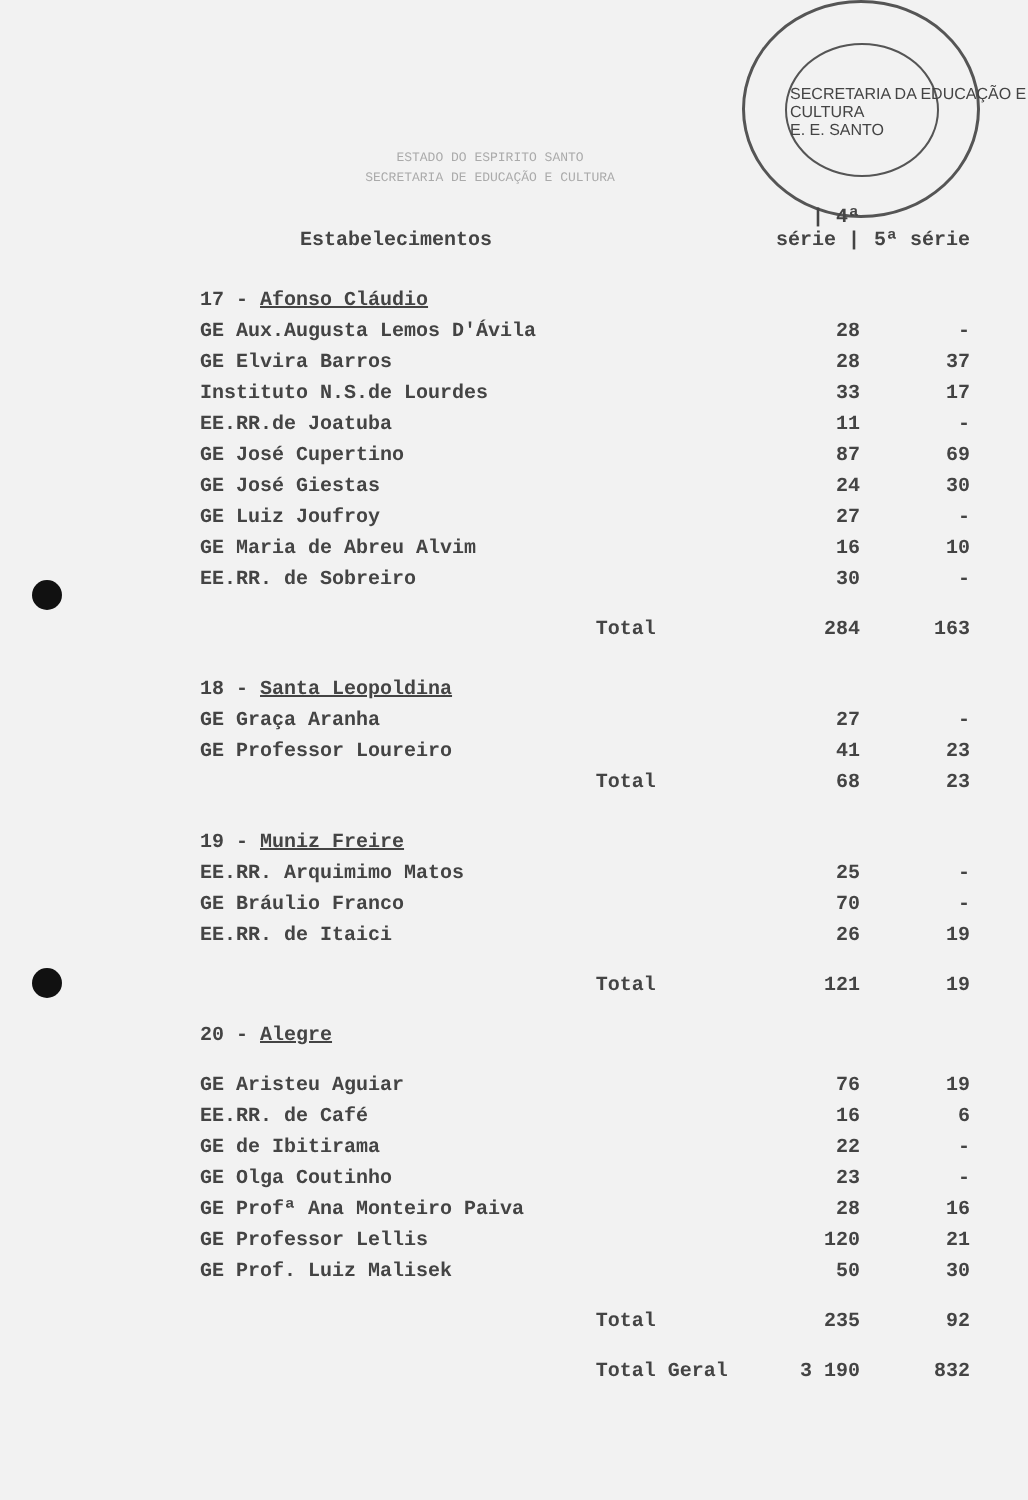SECRETARIA DA EDUCAÇÃO E CULTURA
E. E. SANTO
ESTADO DO ESPIRITO SANTO
SECRETARIA DE EDUCAÇÃO E CULTURA
| Estabelecimentos | | / 4ª série / | 5ª série |
| --- | --- | --- | --- |
| 17 - Afonso Cláudio | | | |
| GE Aux.Augusta Lemos D'Ávila | | 28 | - |
| GE Elvira Barros | | 28 | 37 |
| Instituto N.S.de Lourdes | | 33 | 17 |
| EE.RR.de Joatuba | | 11 | - |
| GE José Cupertino | | 87 | 69 |
| GE José Giestas | | 24 | 30 |
| GE Luiz Joufroy | | 27 | - |
| GE Maria de Abreu Alvim | | 16 | 10 |
| EE.RR. de Sobreiro | | 30 | - |
| | Total | 284 | 163 |
| 18 - Santa Leopoldina | | | |
| GE Graça Aranha | | 27 | - |
| GE Professor Loureiro | | 41 | 23 |
| | Total | 68 | 23 |
| 19 - Muniz Freire | | | |
| EE.RR. Arquimimo Matos | | 25 | - |
| GE Bráulio Franco | | 70 | - |
| EE.RR. de Itaici | | 26 | 19 |
| | Total | 121 | 19 |
| 20 - Alegre | | | |
| GE Aristeu Aguiar | | 76 | 19 |
| EE.RR. de Café | | 16 | 6 |
| GE de Ibitirama | | 22 | - |
| GE Olga Coutinho | | 23 | - |
| GE Profª Ana Monteiro Paiva | | 28 | 16 |
| GE Professor Lellis | | 120 | 21 |
| GE Prof. Luiz Malisek | | 50 | 30 |
| | Total | 235 | 92 |
| | Total Geral | 3 190 | 832 |